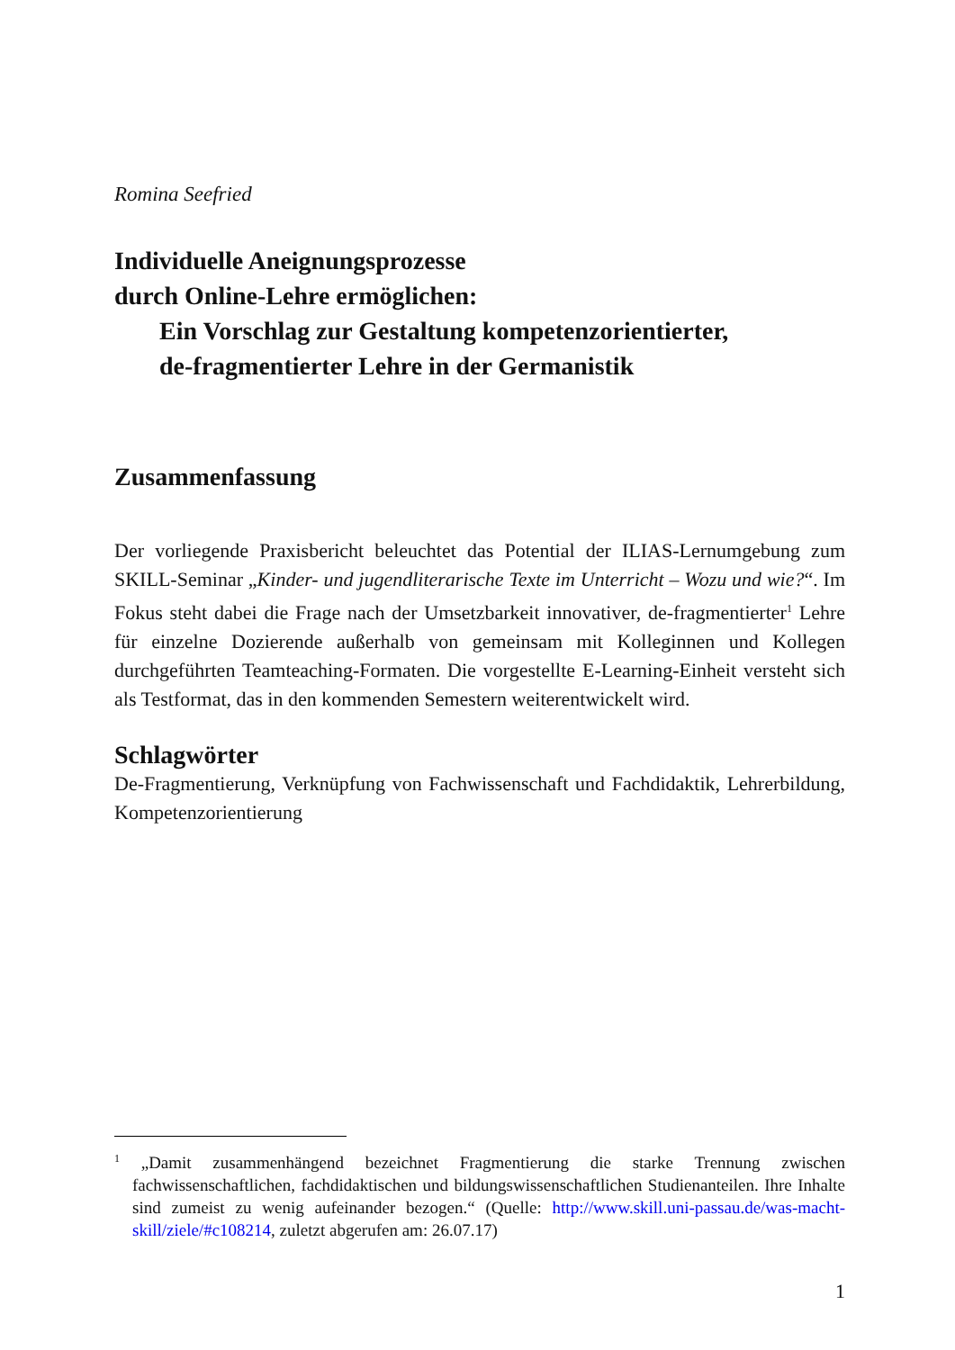Romina Seefried
Individuelle Aneignungsprozesse
durch Online-Lehre ermöglichen:
Ein Vorschlag zur Gestaltung kompetenzorientierter,
de-fragmentierter Lehre in der Germanistik
Zusammenfassung
Der vorliegende Praxisbericht beleuchtet das Potential der ILIAS-Lernumgebung zum SKILL-Seminar „Kinder- und jugendliterarische Texte im Unterricht – Wozu und wie?“. Im Fokus steht dabei die Frage nach der Umsetzbarkeit innovativer, de-fragmentierter<sup>1</sup> Lehre für einzelne Dozierende außerhalb von gemeinsam mit Kolleginnen und Kollegen durchgeführten Teamteaching-Formaten. Die vorgestellte E-Learning-Einheit versteht sich als Testformat, das in den kommenden Semestern weiterentwickelt wird.
Schlagwörter
De-Fragmentierung, Verknüpfung von Fachwissenschaft und Fachdidaktik, Lehrerbildung, Kompetenzorientierung
<sup>1</sup> „Damit zusammenhängend bezeichnet Fragmentierung die starke Trennung zwischen fachwissenschaftlichen, fachdidaktischen und bildungswissenschaftlichen Studienanteilen. Ihre Inhalte sind zumeist zu wenig aufeinander bezogen.“ (Quelle: http://www.skill.uni-passau.de/was-macht-skill/ziele/#c108214, zuletzt abgerufen am: 26.07.17)
1